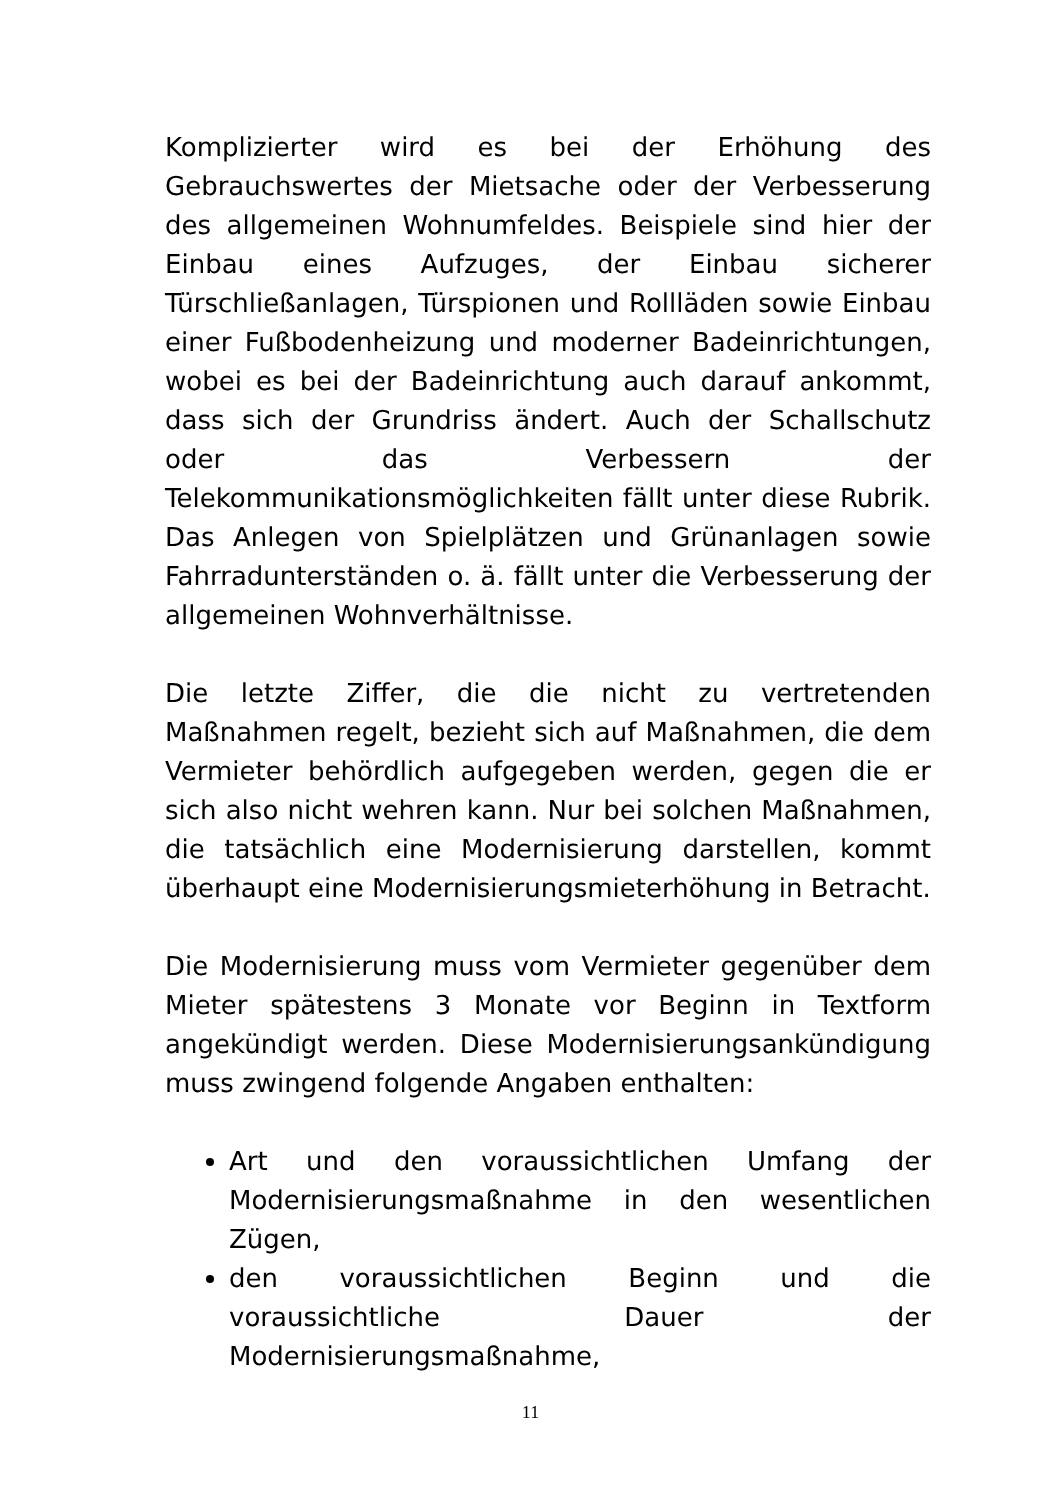Komplizierter wird es bei der Erhöhung des Gebrauchswertes der Mietsache oder der Verbesserung des allgemeinen Wohnumfeldes. Beispiele sind hier der Einbau eines Aufzuges, der Einbau sicherer Türschließanlagen, Türspionen und Rollläden sowie Einbau einer Fußbodenheizung und moderner Badeinrichtungen, wobei es bei der Badeinrichtung auch darauf ankommt, dass sich der Grundriss ändert. Auch der Schallschutz oder das Verbessern der Telekommunikationsmöglichkeiten fällt unter diese Rubrik. Das Anlegen von Spielplätzen und Grünanlagen sowie Fahrradunterständen o. ä. fällt unter die Verbesserung der allgemeinen Wohnverhältnisse.
Die letzte Ziffer, die die nicht zu vertretenden Maßnahmen regelt, bezieht sich auf Maßnahmen, die dem Vermieter behördlich aufgegeben werden, gegen die er sich also nicht wehren kann. Nur bei solchen Maßnahmen, die tatsächlich eine Modernisierung darstellen, kommt überhaupt eine Modernisierungsmieterhöhung in Betracht.
Die Modernisierung muss vom Vermieter gegenüber dem Mieter spätestens 3 Monate vor Beginn in Textform angekündigt werden. Diese Modernisierungsankündigung muss zwingend folgende Angaben enthalten:
Art und den voraussichtlichen Umfang der Modernisierungsmaßnahme in den wesentlichen Zügen,
den voraussichtlichen Beginn und die voraussichtliche Dauer der Modernisierungsmaßnahme,
11